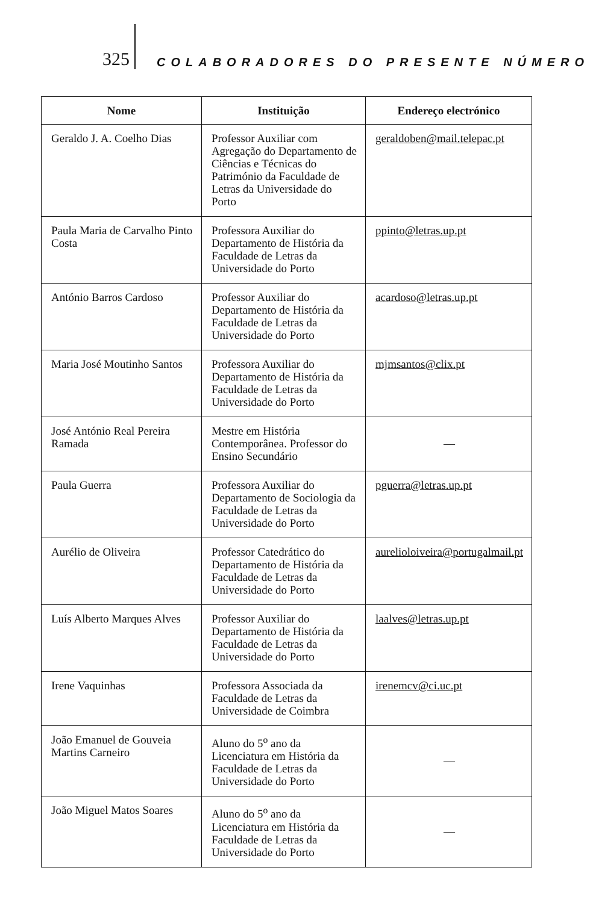325
COLABORADORES DO PRESENTE NÚMERO
| Nome | Instituição | Endereço electrónico |
| --- | --- | --- |
| Geraldo J. A. Coelho Dias | Professor Auxiliar com Agregação do Departamento de Ciências e Técnicas do Património da Faculdade de Letras da Universidade do Porto | geraldoben@mail.telepac.pt |
| Paula Maria de Carvalho Pinto Costa | Professora Auxiliar do Departamento de História da Faculdade de Letras da Universidade do Porto | ppinto@letras.up.pt |
| António Barros Cardoso | Professor Auxiliar do Departamento de História da Faculdade de Letras da Universidade do Porto | acardoso@letras.up.pt |
| Maria José Moutinho Santos | Professora Auxiliar do Departamento de História da Faculdade de Letras da Universidade do Porto | mjmsantos@clix.pt |
| José António Real Pereira Ramada | Mestre em História Contemporânea. Professor do Ensino Secundário | — |
| Paula Guerra | Professora Auxiliar do Departamento de Sociologia da Faculdade de Letras da Universidade do Porto | pguerra@letras.up.pt |
| Aurélio de Oliveira | Professor Catedrático do Departamento de História da Faculdade de Letras da Universidade do Porto | aurelioloiveira@portugalmail.pt |
| Luís Alberto Marques Alves | Professor Auxiliar do Departamento de História da Faculdade de Letras da Universidade do Porto | laalves@letras.up.pt |
| Irene Vaquinhas | Professora Associada da Faculdade de Letras da Universidade de Coimbra | irenemcv@ci.uc.pt |
| João Emanuel de Gouveia Martins Carneiro | Aluno do 5<sup>o</sup> ano da Licenciatura em História da Faculdade de Letras da Universidade do Porto | — |
| João Miguel Matos Soares | Aluno do 5<sup>o</sup> ano da Licenciatura em História da Faculdade de Letras da Universidade do Porto | — |